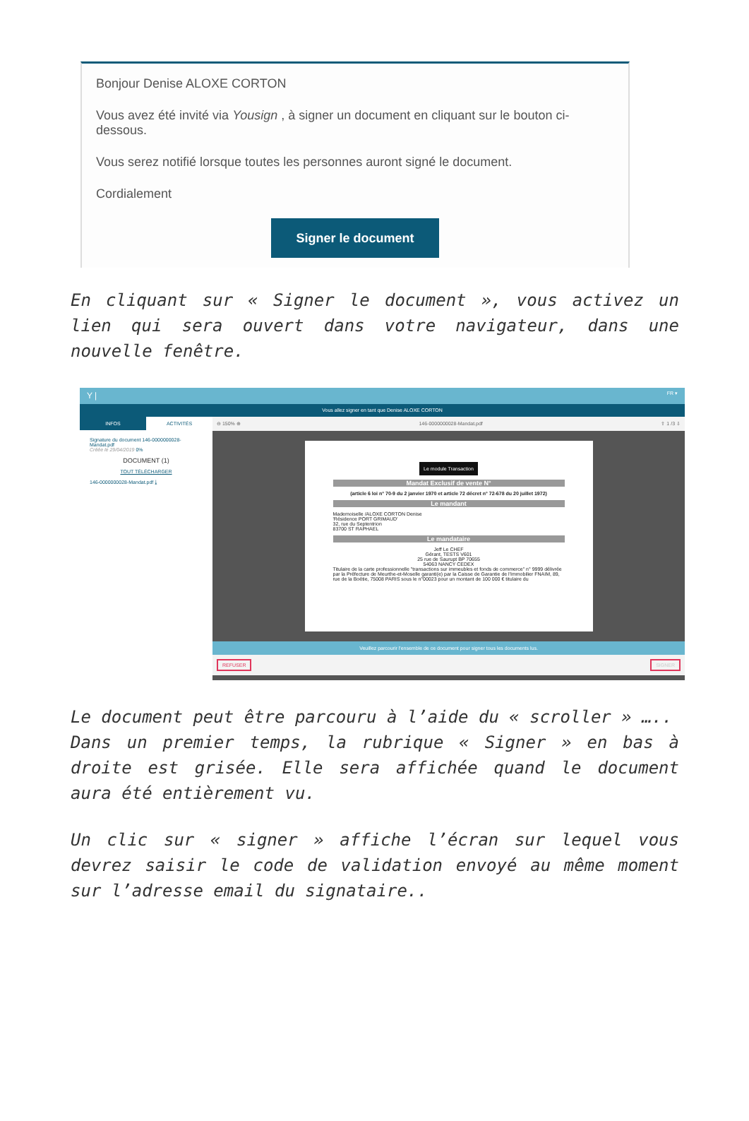Bonjour Denise ALOXE CORTON
Vous avez été invité via Yousign , à signer un document en cliquant sur le bouton ci-dessous.
Vous serez notifié lorsque toutes les personnes auront signé le document.
Cordialement
Signer le document
En cliquant sur « Signer le document », vous activez un lien qui sera ouvert dans votre navigateur, dans une nouvelle fenêtre.
Y | FR ▾
Vous allez signer en tant que Denise ALOXE CORTON
INFOS ACTIVITÉS
Signature du document 146-0000000028-Mandat.pdf
Créée le 29/04/2019 0%
DOCUMENT (1)
TOUT TÉLÉCHARGER
146-0000000028-Mandat.pdf ⤓
⊖ 150% ⊕ 146-0000000028-Mandat.pdf ⇧ 1 /3 ⇩
Le module Transaction
Mandat Exclusif de vente N°
(article 6 loi n° 70-9 du 2 janvier 1970 et article 72 décret n° 72-678 du 20 juillet 1972)
Le mandant
Mademoiselle /ALOXE CORTON Denise
'Résidence PORT GRIMAUD'
32, rue du Septentrion
83700 ST RAPHAEL
Le mandataire
Jeff Le CHEF
Gérant, TESTS V601
25 rue de Saurupt BP 70655
54063 NANCY CEDEX
Titulaire de la carte professionnelle "transactions sur immeubles et fonds de commerce" n° 9999 délivrée par la Préfecture de Meurthe-et-Moselle garanti(e) par la Caisse de Garantie de l'Immobilier FNAIM, 89, rue de la Boétie, 75008 PARIS sous le n°00023 pour un montant de 100 000 € titulaire du
Veuillez parcourir l'ensemble de ce document pour signer tous les documents lus.
REFUSER SIGNER
Le document peut être parcouru à l’aide du « scroller » …..
Dans un premier temps, la rubrique « Signer » en bas à droite est grisée. Elle sera affichée quand le document aura été entièrement vu.
Un clic sur « signer » affiche l’écran sur lequel vous devrez saisir le code de validation envoyé au même moment sur l’adresse email du signataire..